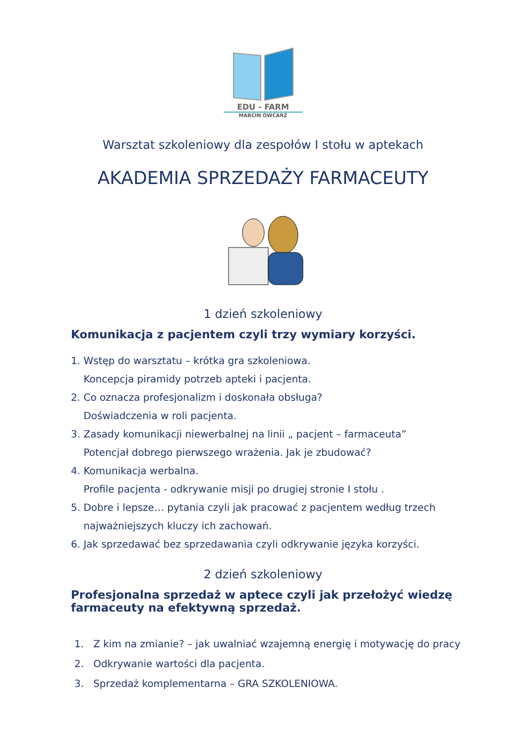EDU - FARM
MARCIN OWCARZ
Warsztat szkoleniowy dla zespołów I stołu w aptekach
AKADEMIA SPRZEDAŻY FARMACEUTY
1 dzień szkoleniowy
Komunikacja z pacjentem czyli trzy wymiary korzyści.
1. Wstęp do warsztatu – krótka gra szkoleniowa.
Koncepcja piramidy potrzeb apteki i pacjenta.
2. Co oznacza profesjonalizm i doskonała obsługa?
Doświadczenia w roli pacjenta.
3. Zasady komunikacji niewerbalnej na linii „ pacjent – farmaceuta”
Potencjał dobrego pierwszego wrażenia. Jak je zbudować?
4. Komunikacja werbalna.
Profile pacjenta - odkrywanie misji po drugiej stronie I stołu .
5. Dobre i lepsze… pytania czyli jak pracować z pacjentem według trzech
najważniejszych kluczy ich zachowań.
6. Jak sprzedawać bez sprzedawania czyli odkrywanie języka korzyści.
2 dzień szkoleniowy
Profesjonalna sprzedaż w aptece czyli jak przełożyć wiedzę
farmaceuty na efektywną sprzedaż.
1. Z kim na zmianie? – jak uwalniać wzajemną energię i motywację do pracy
2. Odkrywanie wartości dla pacjenta.
3. Sprzedaż komplementarna – GRA SZKOLENIOWA.